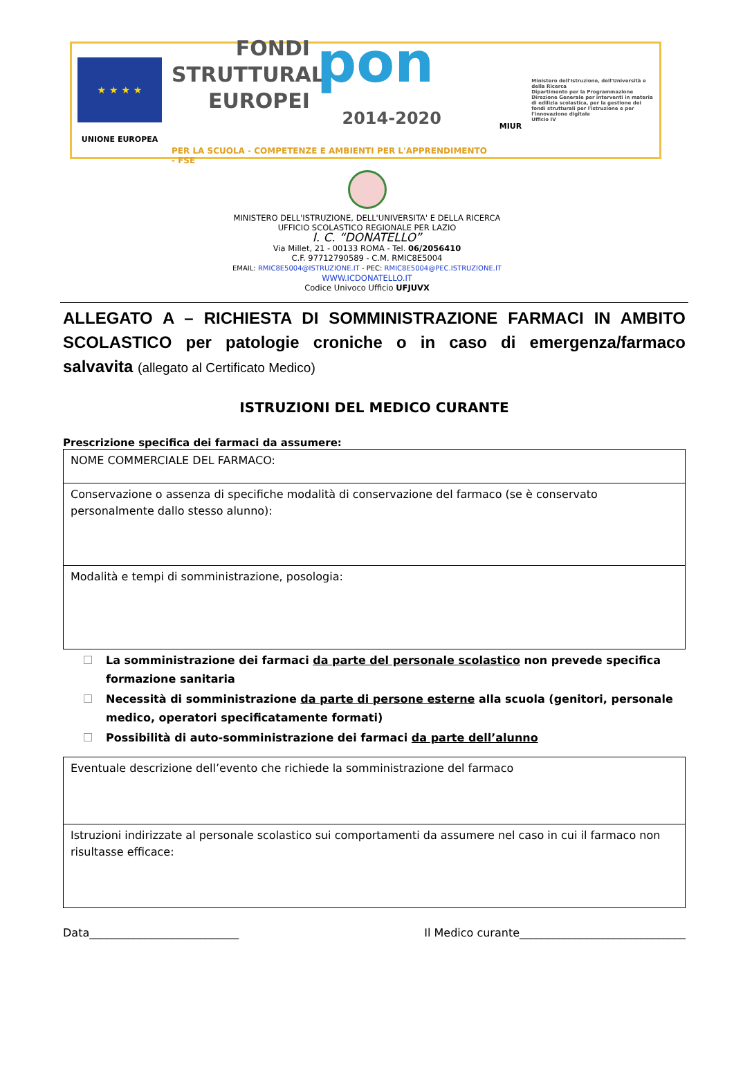★ ★ ★ ★
UNIONE EUROPEA
FONDI
STRUTTURALI
EUROPEI
pon
2014-2020
PER LA SCUOLA - COMPETENZE E AMBIENTI PER L'APPRENDIMENTO - FSE
MIUR
Ministero dell'Istruzione, dell'Università e della Ricerca
Dipartimento per la Programmazione
Direzione Generale per interventi in materia di edilizia scolastica, per la gestione dei fondi strutturali per l'istruzione e per l'innovazione digitale
Ufficio IV
MINISTERO DELL'ISTRUZIONE, DELL'UNIVERSITA' E DELLA RICERCA
UFFICIO SCOLASTICO REGIONALE PER LAZIO
I. C. “DONATELLO”
Via Millet, 21 - 00133 ROMA - Tel. 06/2056410
C.F. 97712790589 - C.M. RMIC8E5004
EMAIL: RMIC8E5004@ISTRUZIONE.IT - PEC: RMIC8E5004@PEC.ISTRUZIONE.IT
WWW.ICDONATELLO.IT
Codice Univoco Ufficio UFJUVX
ALLEGATO A – RICHIESTA DI SOMMINISTRAZIONE FARMACI IN AMBITO SCOLASTICO per patologie croniche o in caso di emergenza/farmaco salvavita (allegato al Certificato Medico)
ISTRUZIONI DEL MEDICO CURANTE
Prescrizione specifica dei farmaci da assumere:
| NOME COMMERCIALE DEL FARMACO: |
| Conservazione o assenza di specifiche modalità di conservazione del farmaco (se è conservato personalmente dallo stesso alunno): |
| Modalità e tempi di somministrazione, posologia: |
La somministrazione dei farmaci da parte del personale scolastico non prevede specifica formazione sanitaria
Necessità di somministrazione da parte di persone esterne alla scuola (genitori, personale medico, operatori specificatamente formati)
Possibilità di auto-somministrazione dei farmaci da parte dell’alunno
| Eventuale descrizione dell’evento che richiede la somministrazione del farmaco |
| Istruzioni indirizzate al personale scolastico sui comportamenti da assumere nel caso in cui il farmaco non risultasse efficace: |
Data___________________________ Il Medico curante______________________________